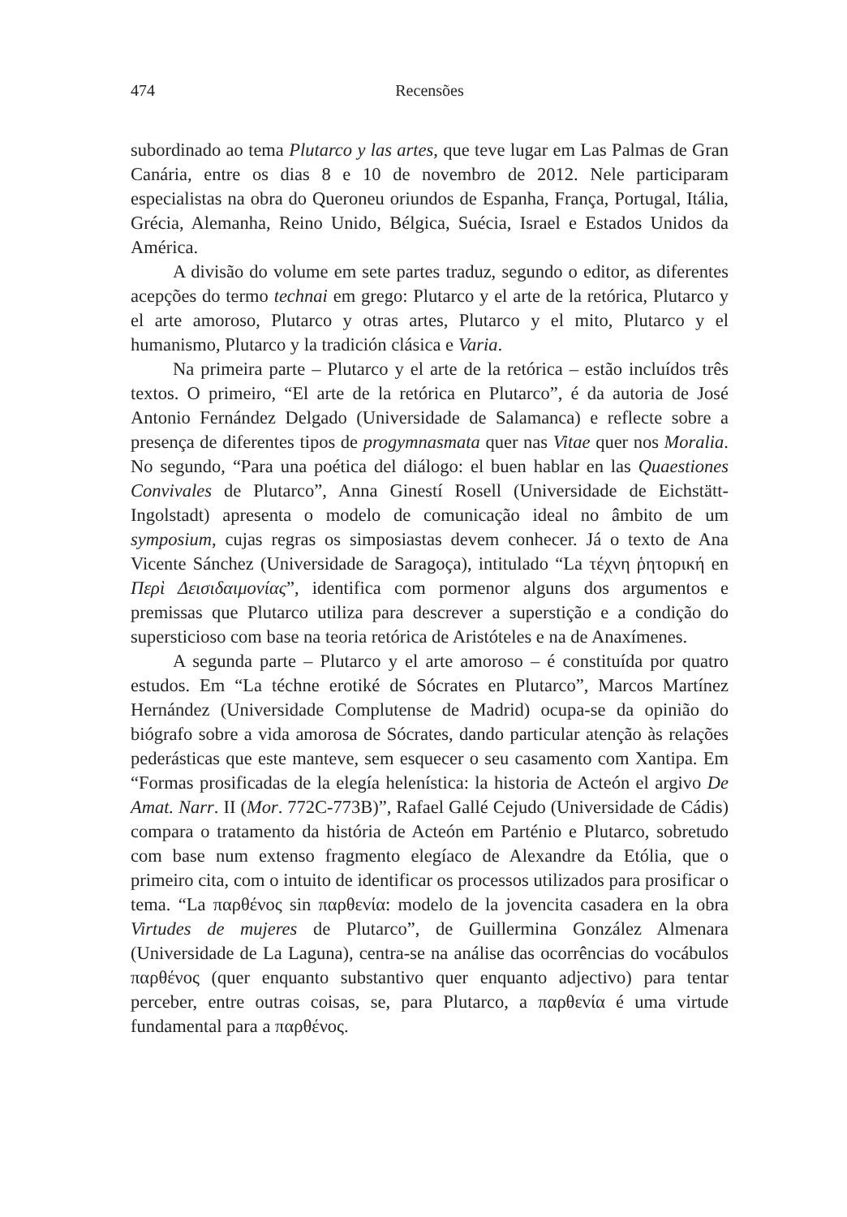474 Recensões
subordinado ao tema Plutarco y las artes, que teve lugar em Las Palmas de Gran Canária, entre os dias 8 e 10 de novembro de 2012. Nele participaram especialistas na obra do Queroneu oriundos de Espanha, França, Portugal, Itália, Grécia, Alemanha, Reino Unido, Bélgica, Suécia, Israel e Estados Unidos da América.
A divisão do volume em sete partes traduz, segundo o editor, as diferentes acepções do termo technai em grego: Plutarco y el arte de la retórica, Plutarco y el arte amoroso, Plutarco y otras artes, Plutarco y el mito, Plutarco y el humanismo, Plutarco y la tradición clásica e Varia.
Na primeira parte – Plutarco y el arte de la retórica – estão incluídos três textos. O primeiro, “El arte de la retórica en Plutarco”, é da autoria de José Antonio Fernández Delgado (Universidade de Salamanca) e reflecte sobre a presença de diferentes tipos de progymnasmata quer nas Vitae quer nos Moralia. No segundo, “Para una poética del diálogo: el buen hablar en las Quaestiones Convivales de Plutarco”, Anna Ginestí Rosell (Universidade de Eichstätt-Ingolstadt) apresenta o modelo de comunicação ideal no âmbito de um symposium, cujas regras os simposiastas devem conhecer. Já o texto de Ana Vicente Sánchez (Universidade de Saragoça), intitulado “La τέχνη ῥητορική en Περὶ Δεισιδαιμονίας”, identifica com pormenor alguns dos argumentos e premissas que Plutarco utiliza para descrever a superstição e a condição do supersticioso com base na teoria retórica de Aristóteles e na de Anaxímenes.
A segunda parte – Plutarco y el arte amoroso – é constituída por quatro estudos. Em “La téchne erotiké de Sócrates en Plutarco”, Marcos Martínez Hernández (Universidade Complutense de Madrid) ocupa-se da opinião do biógrafo sobre a vida amorosa de Sócrates, dando particular atenção às relações pederásticas que este manteve, sem esquecer o seu casamento com Xantipa. Em “Formas prosificadas de la elegía helenística: la historia de Acteón el argivo De Amat. Narr. II (Mor. 772C-773B)”, Rafael Gallé Cejudo (Universidade de Cádis) compara o tratamento da história de Acteón em Parténio e Plutarco, sobretudo com base num extenso fragmento elegíaco de Alexandre da Etólia, que o primeiro cita, com o intuito de identificar os processos utilizados para prosificar o tema. “La παρθένος sin παρθενία: modelo de la jovencita casadera en la obra Virtudes de mujeres de Plutarco”, de Guillermina González Almenara (Universidade de La Laguna), centra-se na análise das ocorrências do vocábulos παρθένος (quer enquanto substantivo quer enquanto adjectivo) para tentar perceber, entre outras coisas, se, para Plutarco, a παρθενία é uma virtude fundamental para a παρθένος.